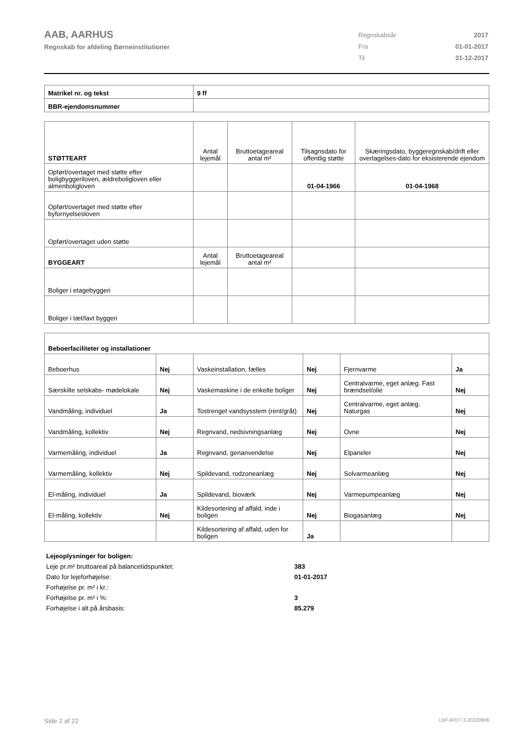AAB, AARHUS
Regnskab for afdeling Børneinstitutioner
| Regnskabsår | 2017 |
| Fra | 01-01-2017 |
| Til | 31-12-2017 |
| Matrikel nr. og tekst | 9 ff |
| BBR-ejendomsnummer | |
| STØTTEART | Antal lejemål | Bruttoetageareal antal m² | Tilsagnsdato for offentlig støtte | Skæringsdato, byggeregnskab/drift eller overtagelses-dato for eksisterende ejendom |
| Opført/overtaget med støtte efter boligbyggeriloven, ældreboligloven eller almenboligloven | | | 01-04-1966 | 01-04-1968 |
| Opført/overtaget med støtte efter byfornyelsesloven | | | | |
| Opført/overtaget uden støtte | | | | |
| BYGGEART | Antal lejemål | Bruttoetageareal antal m² | | |
| Boliger i etagebyggeri | | | | |
| Boliger i tæt/lavt byggeri | | | | |
| Beboerfaciliteter og installationer | | | | | |
| Beboerhus | Nej | Vaskeinstallation, fælles | Nej | Fjernvarme | Ja |
| Særskilte selskabs- mødelokale | Nej | Vaskemaskine i de enkelte boliger | Nej | Centralvarme, eget anlæg. Fast brændsel/olie | Nej |
| Vandmåling, individuel | Ja | Tostrenget vandsysstem (rent/gråt) | Nej | Centralvarme, eget anlæg. Naturgas | Nej |
| Vandmåling, kollektiv | Nej | Regnvand, nedsivningsanlæg | Nej | Ovne | Nej |
| Varmemåling, individuel | Ja | Regnvand, genanvendelse | Nej | Elpaneler | Nej |
| Varmemåling, kollektiv | Nej | Spildevand, rodzoneanlæg | Nej | Solvarmeanlæg | Nej |
| El-måling, individuel | Ja | Spildevand, bioværk | Nej | Varmepumpeanlæg | Nej |
| El-måling, kollektiv | Nej | Kildesortering af affald, inde i boligen | Nej | Biogasanlæg | Nej |
| | | Kildesortering af affald, uden for boligen | Ja | | |
| Lejeoplysninger for boligen: | |
| Leje pr.m² bruttoareal på balancetidspunktet: | 383 |
| Dato for lejeforhøjelse: | 01-01-2017 |
| Forhøjelse pr. m² i kr.: | |
| Forhøjelse pr. m² i %: | 3 |
| Forhøjelse i alt på årsbasis: | 85.279 |
Side 2 af 22 LBF.AFD7.3.20220906